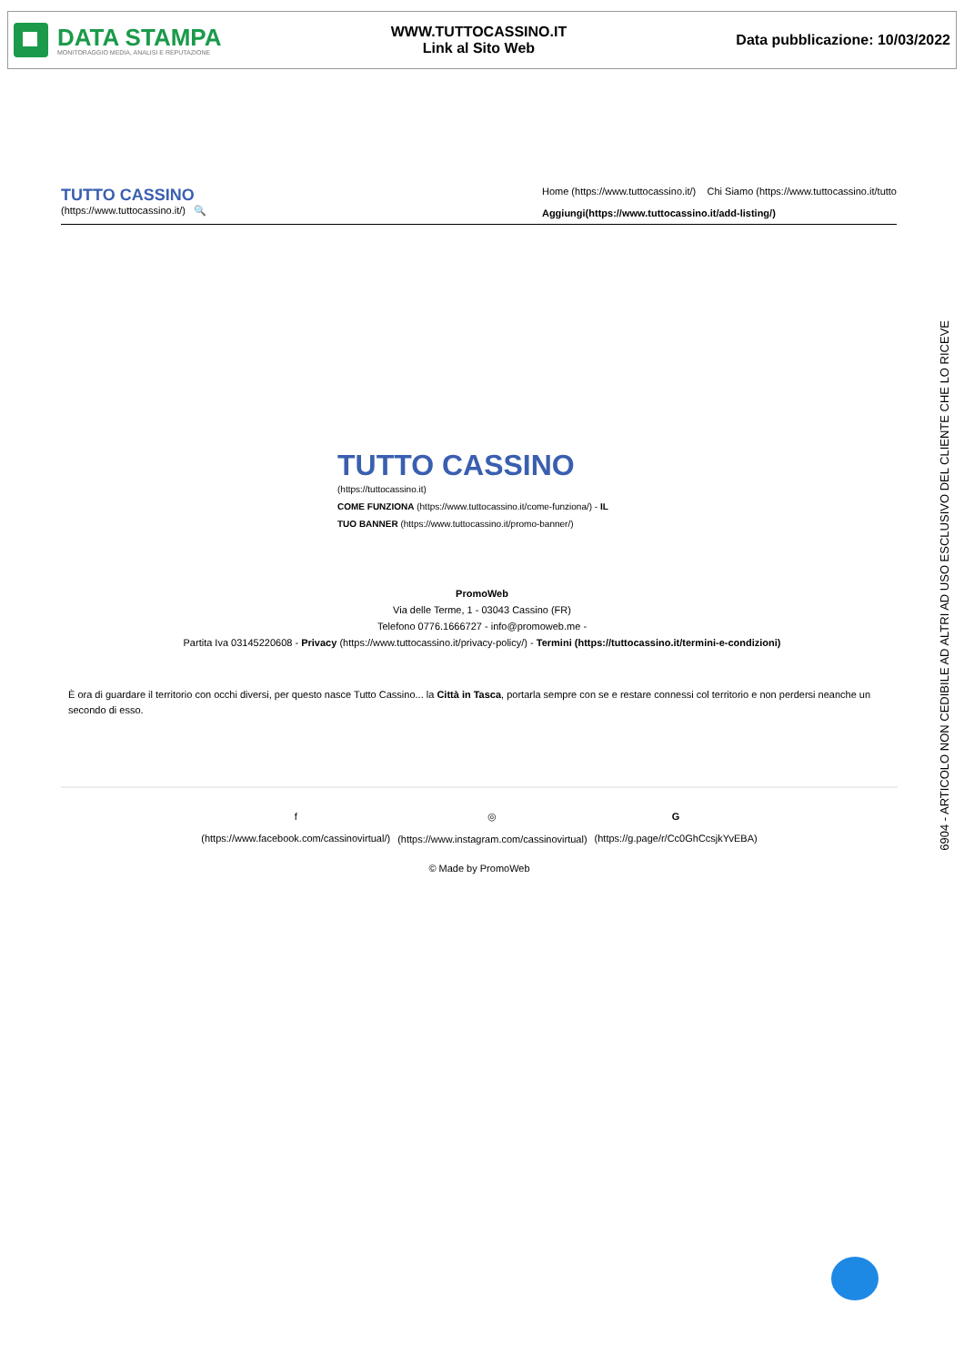DATA STAMPA
MONITORAGGIO MEDIA, ANALISI E REPUTAZIONE
WWW.TUTTOCASSINO.IT
Link al Sito Web
Data pubblicazione: 10/03/2022
TUTTO CASSINO
(https://www.tuttocassino.it/) 🔍
Home (https://www.tuttocassino.it/) Chi Siamo (https://www.tuttocassino.it/tutto
Aggiungi(https://www.tuttocassino.it/add-listing/)
TUTTO CASSINO (https://tuttocassino.it)
COME FUNZIONA (https://www.tuttocassino.it/come-funziona/) - IL TUO BANNER (https://www.tuttocassino.it/promo-banner/)
PromoWeb
Via delle Terme, 1 - 03043 Cassino (FR)
Telefono 0776.1666727 - info@promoweb.me -
Partita Iva 03145220608 - Privacy (https://www.tuttocassino.it/privacy-policy/) - Termini (https://tuttocassino.it/termini-e-condizioni)
È ora di guardare il territorio con occhi diversi, per questo nasce Tutto Cassino... la Città in Tasca, portarla sempre con se e restare connessi col territorio e non perdersi neanche un secondo di esso.
f
(https://www.facebook.com/cassinovirtual/) ◎
(https://www.instagram.com/cassinovirtual) G
(https://g.page/r/Cc0GhCcsjkYvEBA)
© Made by PromoWeb
6904 - ARTICOLO NON CEDIBILE AD ALTRI AD USO ESCLUSIVO DEL CLIENTE CHE LO RICEVE